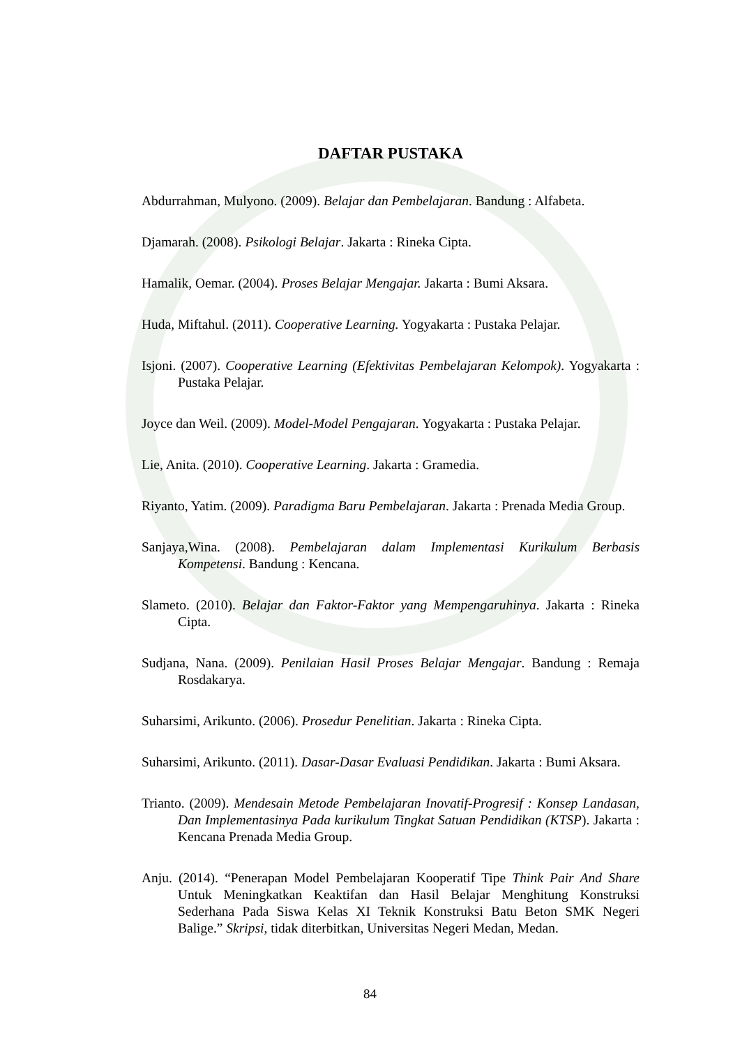DAFTAR PUSTAKA
Abdurrahman, Mulyono. (2009). Belajar dan Pembelajaran. Bandung : Alfabeta.
Djamarah. (2008). Psikologi Belajar. Jakarta : Rineka Cipta.
Hamalik, Oemar. (2004). Proses Belajar Mengajar. Jakarta : Bumi Aksara.
Huda, Miftahul. (2011). Cooperative Learning. Yogyakarta : Pustaka Pelajar.
Isjoni. (2007). Cooperative Learning (Efektivitas Pembelajaran Kelompok). Yogyakarta : Pustaka Pelajar.
Joyce dan Weil. (2009). Model-Model Pengajaran. Yogyakarta : Pustaka Pelajar.
Lie, Anita. (2010). Cooperative Learning. Jakarta : Gramedia.
Riyanto, Yatim. (2009). Paradigma Baru Pembelajaran. Jakarta : Prenada Media Group.
Sanjaya,Wina. (2008). Pembelajaran dalam Implementasi Kurikulum Berbasis Kompetensi. Bandung : Kencana.
Slameto. (2010). Belajar dan Faktor-Faktor yang Mempengaruhinya. Jakarta : Rineka Cipta.
Sudjana, Nana. (2009). Penilaian Hasil Proses Belajar Mengajar. Bandung : Remaja Rosdakarya.
Suharsimi, Arikunto. (2006). Prosedur Penelitian. Jakarta : Rineka Cipta.
Suharsimi, Arikunto. (2011). Dasar-Dasar Evaluasi Pendidikan. Jakarta : Bumi Aksara.
Trianto. (2009). Mendesain Metode Pembelajaran Inovatif-Progresif : Konsep Landasan, Dan Implementasinya Pada kurikulum Tingkat Satuan Pendidikan (KTSP). Jakarta : Kencana Prenada Media Group.
Anju. (2014). “Penerapan Model Pembelajaran Kooperatif Tipe Think Pair And Share Untuk Meningkatkan Keaktifan dan Hasil Belajar Menghitung Konstruksi Sederhana Pada Siswa Kelas XI Teknik Konstruksi Batu Beton SMK Negeri Balige.” Skripsi, tidak diterbitkan, Universitas Negeri Medan, Medan.
84